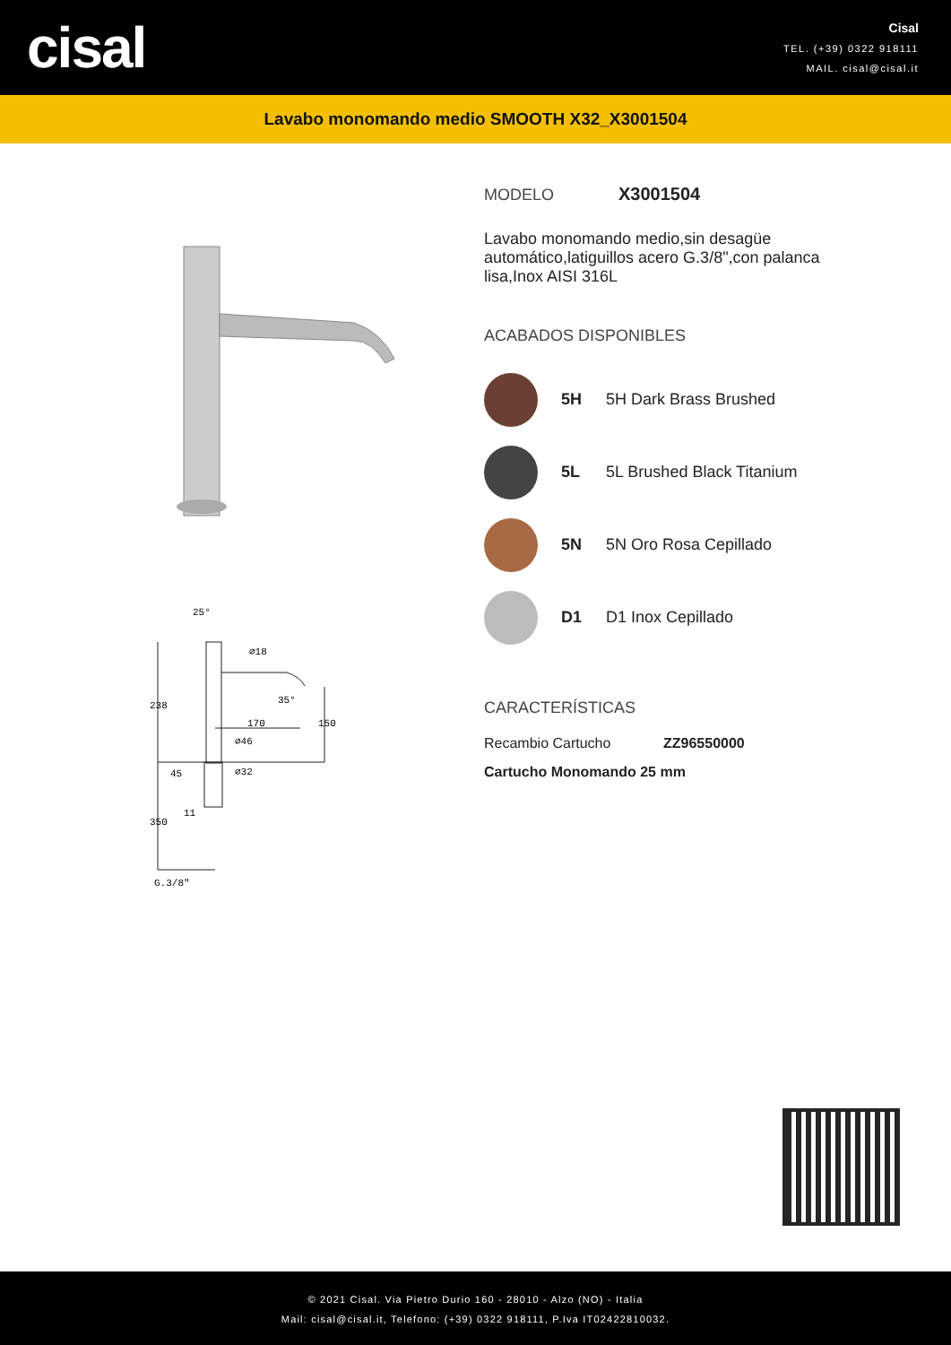cisal
Cisal
TEL. (+39) 0322 918111
MAIL. cisal@cisal.it
Lavabo monomando medio SMOOTH X32_X3001504
25°
170
∅46
∅32
11
G.3/8"
238
350
45
150
∅18
35°
MODELO X3001504
Lavabo monomando medio,sin desagüe automático,latiguillos acero G.3/8",con palanca lisa,Inox AISI 316L
ACABADOS DISPONIBLES
5H 5H Dark Brass Brushed
5L 5L Brushed Black Titanium
5N 5N Oro Rosa Cepillado
D1 D1 Inox Cepillado
CARACTERÍSTICAS
Recambio Cartucho ZZ96550000
Cartucho Monomando 25 mm
© 2021 Cisal. Via Pietro Durio 160 - 28010 - Alzo (NO) - Italia
Mail: cisal@cisal.it, Telefono: (+39) 0322 918111, P.Iva IT02422810032.